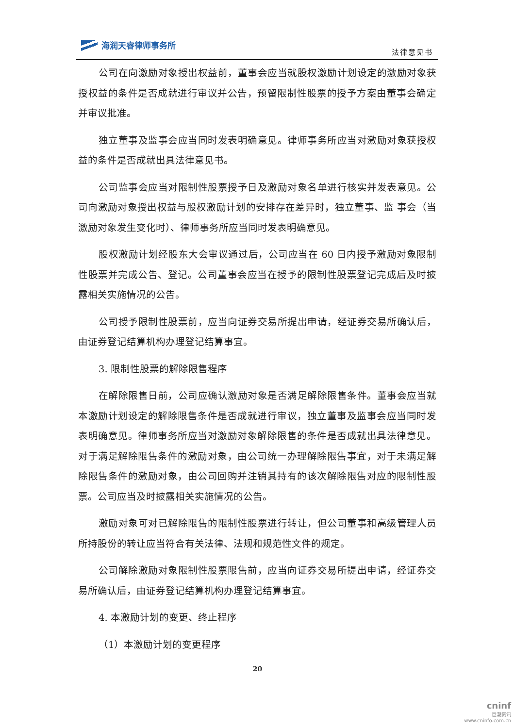海润天睿律师事务所
法律意见书
公司在向激励对象授出权益前，董事会应当就股权激励计划设定的激励对象获授权益的条件是否成就进行审议并公告，预留限制性股票的授予方案由董事会确定并审议批准。
独立董事及监事会应当同时发表明确意见。律师事务所应当对激励对象获授权益的条件是否成就出具法律意见书。
公司监事会应当对限制性股票授予日及激励对象名单进行核实并发表意见。公司向激励对象授出权益与股权激励计划的安排存在差异时，独立董事、监 事会（当激励对象发生变化时）、律师事务所应当同时发表明确意见。
股权激励计划经股东大会审议通过后，公司应当在 60 日内授予激励对象限制性股票并完成公告、登记。公司董事会应当在授予的限制性股票登记完成后及时披露相关实施情况的公告。
公司授予限制性股票前，应当向证券交易所提出申请，经证券交易所确认后，由证券登记结算机构办理登记结算事宜。
3. 限制性股票的解除限售程序
在解除限售日前，公司应确认激励对象是否满足解除限售条件。董事会应当就本激励计划设定的解除限售条件是否成就进行审议，独立董事及监事会应当同时发表明确意见。律师事务所应当对激励对象解除限售的条件是否成就出具法律意见。对于满足解除限售条件的激励对象，由公司统一办理解除限售事宜，对于未满足解除限售条件的激励对象，由公司回购并注销其持有的该次解除限售对应的限制性股票。公司应当及时披露相关实施情况的公告。
激励对象可对已解除限售的限制性股票进行转让，但公司董事和高级管理人员所持股份的转让应当符合有关法律、法规和规范性文件的规定。
公司解除激励对象限制性股票限售前，应当向证券交易所提出申请，经证券交易所确认后，由证券登记结算机构办理登记结算事宜。
4. 本激励计划的变更、终止程序
（1）本激励计划的变更程序
20
cninf
巨潮资讯
www.cninfo.com.cn